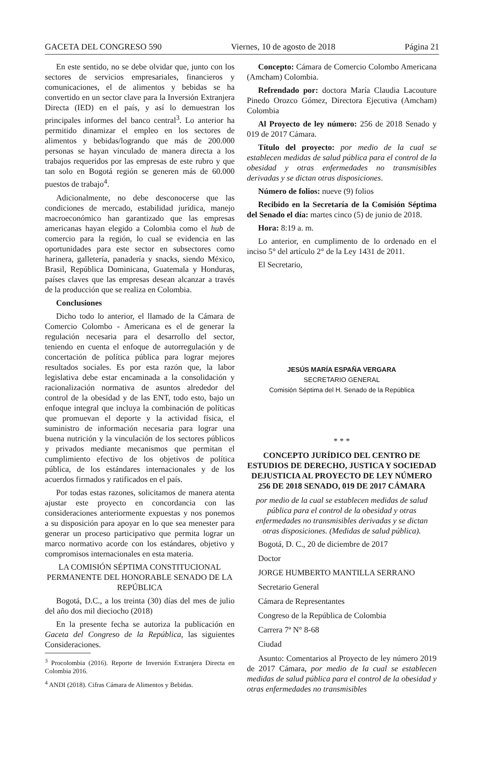GACETA DEL CONGRESO 590 Viernes, 10 de agosto de 2018 Página 21
En este sentido, no se debe olvidar que, junto con los sectores de servicios empresariales, financieros y comunicaciones, el de alimentos y bebidas se ha convertido en un sector clave para la Inversión Extranjera Directa (IED) en el país, y así lo demuestran los principales informes del banco central<sup>3</sup>. Lo anterior ha permitido dinamizar el empleo en los sectores de alimentos y bebidas/logrando que más de 200.000 personas se hayan vinculado de manera directa a los trabajos requeridos por las empresas de este rubro y que tan solo en Bogotá región se generen más de 60.000 puestos de trabajo<sup>4</sup>.
Adicionalmente, no debe desconocerse que las condiciones de mercado, estabilidad jurídica, manejo macroeconómico han garantizado que las empresas americanas hayan elegido a Colombia como el hub de comercio para la región, lo cual se evidencia en las oportunidades para este sector en subsectores como harinera, galletería, panadería y snacks, siendo México, Brasil, República Dominicana, Guatemala y Honduras, países claves que las empresas desean alcanzar a través de la producción que se realiza en Colombia.
Conclusiones
Dicho todo lo anterior, el llamado de la Cámara de Comercio Colombo - Americana es el de generar la regulación necesaria para el desarrollo del sector, teniendo en cuenta el enfoque de autorregulación y de concertación de política pública para lograr mejores resultados sociales. Es por esta razón que, la labor legislativa debe estar encaminada a la consolidación y racionalización normativa de asuntos alrededor del control de la obesidad y de las ENT, todo esto, bajo un enfoque integral que incluya la combinación de políticas que promuevan el deporte y la actividad física, el suministro de información necesaria para lograr una buena nutrición y la vinculación de los sectores públicos y privados mediante mecanismos que permitan el cumplimiento efectivo de los objetivos de política pública, de los estándares internacionales y de los acuerdos firmados y ratificados en el país.
Por todas estas razones, solicitamos de manera atenta ajustar este proyecto en concordancia con las consideraciones anteriormente expuestas y nos ponemos a su disposición para apoyar en lo que sea menester para generar un proceso participativo que permita lograr un marco normativo acorde con los estándares, objetivo y compromisos internacionales en esta materia.
LA COMISIÓN SÉPTIMA CONSTITUCIONAL PERMANENTE DEL HONORABLE SENADO DE LA REPÚBLICA
Bogotá, D.C., a los treinta (30) días del mes de julio del año dos mil dieciocho (2018)
En la presente fecha se autoriza la publicación en Gaceta del Congreso de la República, las siguientes Consideraciones.
<sup>3</sup> Procolombia (2016). Reporte de Inversión Extranjera Directa en Colombia 2016.
<sup>4</sup> ANDI (2018). Cifras Cámara de Alimentos y Bebidas.
Concepto: Cámara de Comercio Colombo Americana (Amcham) Colombia.
Refrendado por: doctora María Claudia Lacouture Pinedo Orozco Gómez, Directora Ejecutiva (Amcham) Colombia
Al Proyecto de ley número: 256 de 2018 Senado y 019 de 2017 Cámara.
Título del proyecto: por medio de la cual se establecen medidas de salud pública para el control de la obesidad y otras enfermedades no transmisibles derivadas y se dictan otras disposiciones.
Número de folios: nueve (9) folios
Recibido en la Secretaría de la Comisión Séptima del Senado el día: martes cinco (5) de junio de 2018.
Hora: 8:19 a. m.
Lo anterior, en cumplimento de lo ordenado en el inciso 5° del artículo 2° de la Ley 1431 de 2011.
El Secretario,
JESÚS MARÍA ESPAÑA VERGARA
SECRETARIO GENERAL
Comisión Séptima del H. Senado de la República
* * *
CONCEPTO JURÍDICO DEL CENTRO DE ESTUDIOS DE DERECHO, JUSTICA Y SOCIEDAD DEJUSTICIA AL PROYECTO DE LEY NÚMERO 256 DE 2018 SENADO, 019 DE 2017 CÁMARA
por medio de la cual se establecen medidas de salud pública para el control de la obesidad y otras enfermedades no transmisibles derivadas y se dictan otras disposiciones. (Medidas de salud pública).
Bogotá, D. C., 20 de diciembre de 2017
Doctor
JORGE HUMBERTO MANTILLA SERRANO
Secretario General
Cámara de Representantes
Congreso de la República de Colombia
Carrera 7ª N° 8-68
Ciudad
Asunto: Comentarios al Proyecto de ley número 2019 de 2017 Cámara, por medio de la cual se establecen medidas de salud pública para el control de la obesidad y otras enfermedades no transmisibles